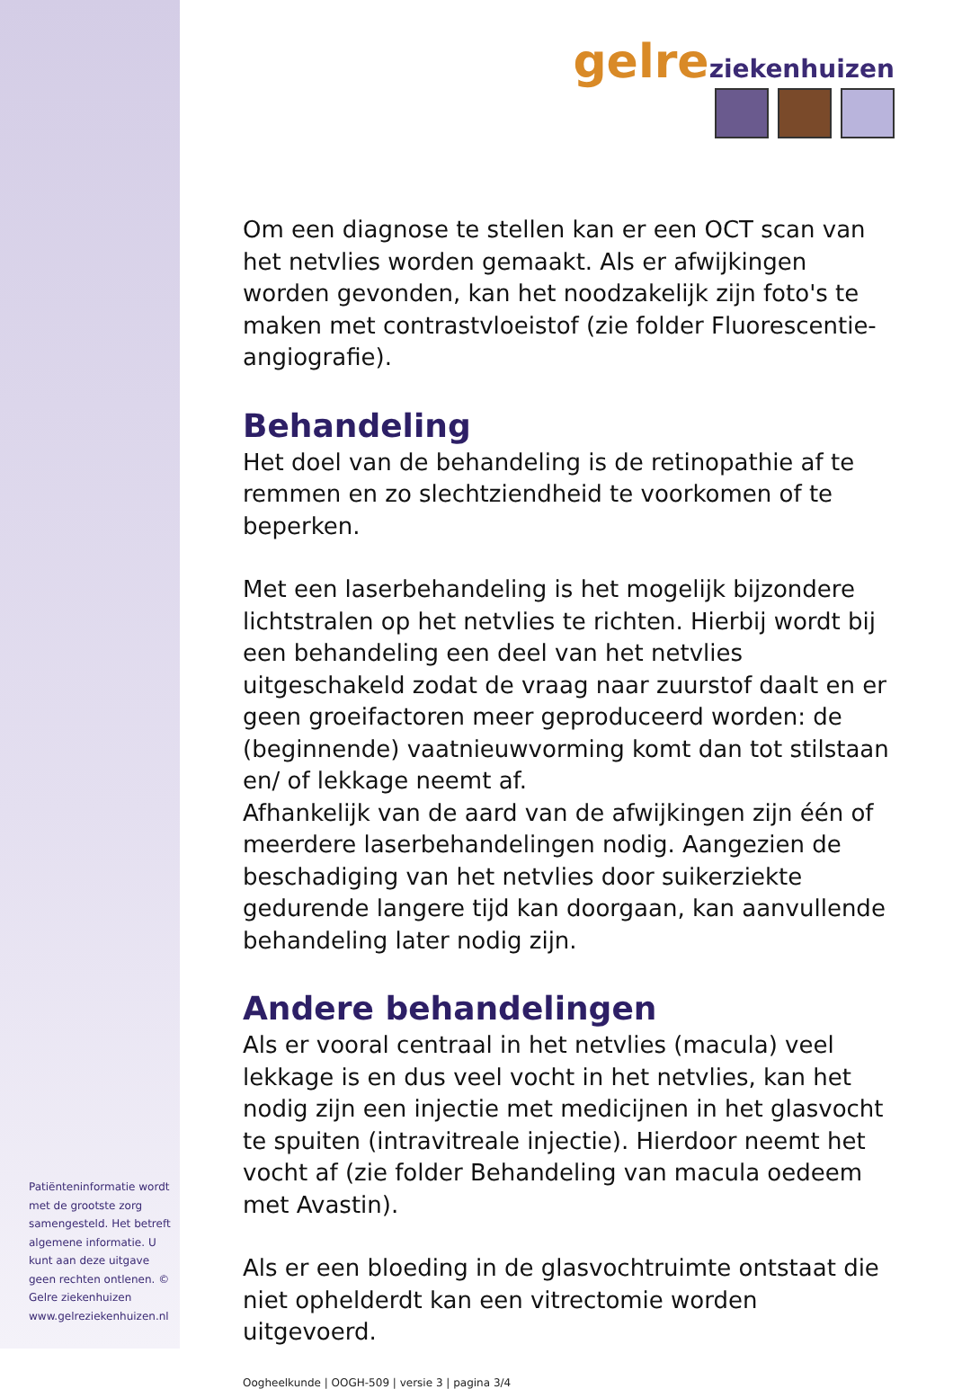Patiënteninformatie wordt met de grootste zorg samengesteld. Het betreft algemene informatie. U kunt aan deze uitgave geen rechten ontlenen. © Gelre ziekenhuizen www.gelreziekenhuizen.nl
gelre ziekenhuizen
Om een diagnose te stellen kan er een OCT scan van het netvlies worden gemaakt. Als er afwijkingen worden gevonden, kan het noodzakelijk zijn foto's te maken met contrastvloeistof (zie folder Fluorescentie-angiografie).
Behandeling
Het doel van de behandeling is de retinopathie af te remmen en zo slechtziendheid te voorkomen of te beperken.
Met een laserbehandeling is het mogelijk bijzondere lichtstralen op het netvlies te richten. Hierbij wordt bij een behandeling een deel van het netvlies uitgeschakeld zodat de vraag naar zuurstof daalt en er geen groeifactoren meer geproduceerd worden: de (beginnende) vaatnieuwvorming komt dan tot stilstaan en/ of lekkage neemt af.
Afhankelijk van de aard van de afwijkingen zijn één of meerdere laserbehandelingen nodig. Aangezien de beschadiging van het netvlies door suikerziekte gedurende langere tijd kan doorgaan, kan aanvullende behandeling later nodig zijn.
Andere behandelingen
Als er vooral centraal in het netvlies (macula) veel lekkage is en dus veel vocht in het netvlies, kan het nodig zijn een injectie met medicijnen in het glasvocht te spuiten (intravitreale injectie). Hierdoor neemt het vocht af (zie folder Behandeling van macula oedeem met Avastin).
Als er een bloeding in de glasvochtruimte ontstaat die niet ophelderdt kan een vitrectomie worden uitgevoerd.
Oogheelkunde | OOGH-509 | versie 3 | pagina 3/4